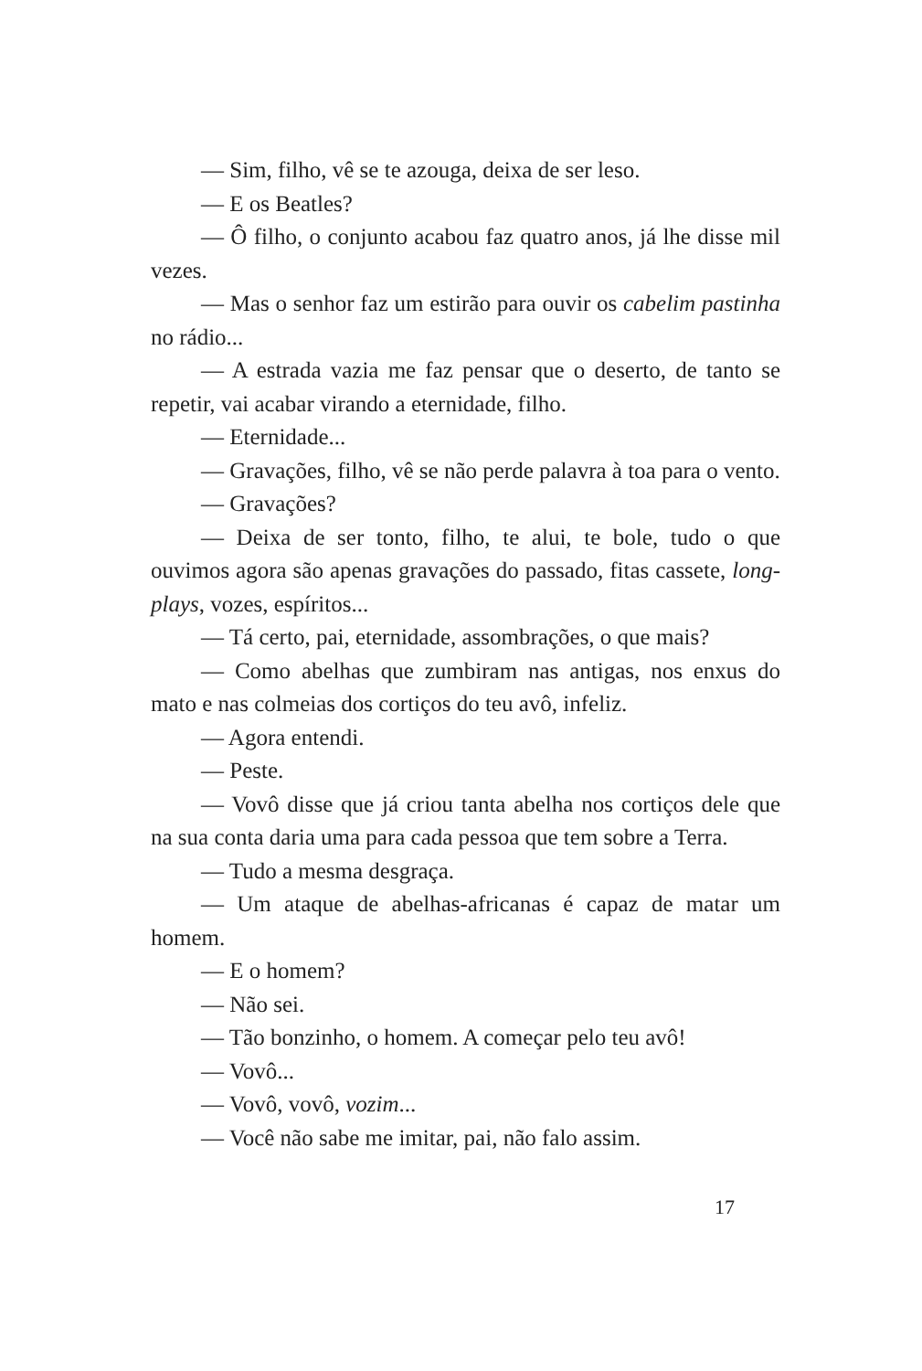— Sim, filho, vê se te azouga, deixa de ser leso.
— E os Beatles?
— Ô filho, o conjunto acabou faz quatro anos, já lhe disse mil vezes.
— Mas o senhor faz um estirão para ouvir os cabelim pastinha no rádio...
— A estrada vazia me faz pensar que o deserto, de tanto se repetir, vai acabar virando a eternidade, filho.
— Eternidade...
— Gravações, filho, vê se não perde palavra à toa para o vento.
— Gravações?
— Deixa de ser tonto, filho, te alui, te bole, tudo o que ouvimos agora são apenas gravações do passado, fitas cassete, long-plays, vozes, espíritos...
— Tá certo, pai, eternidade, assombrações, o que mais?
— Como abelhas que zumbiram nas antigas, nos enxus do mato e nas colmeias dos cortiços do teu avô, infeliz.
— Agora entendi.
— Peste.
— Vovô disse que já criou tanta abelha nos cortiços dele que na sua conta daria uma para cada pessoa que tem sobre a Terra.
— Tudo a mesma desgraça.
— Um ataque de abelhas-africanas é capaz de matar um homem.
— E o homem?
— Não sei.
— Tão bonzinho, o homem. A começar pelo teu avô!
— Vovô...
— Vovô, vovô, vozim...
— Você não sabe me imitar, pai, não falo assim.
17